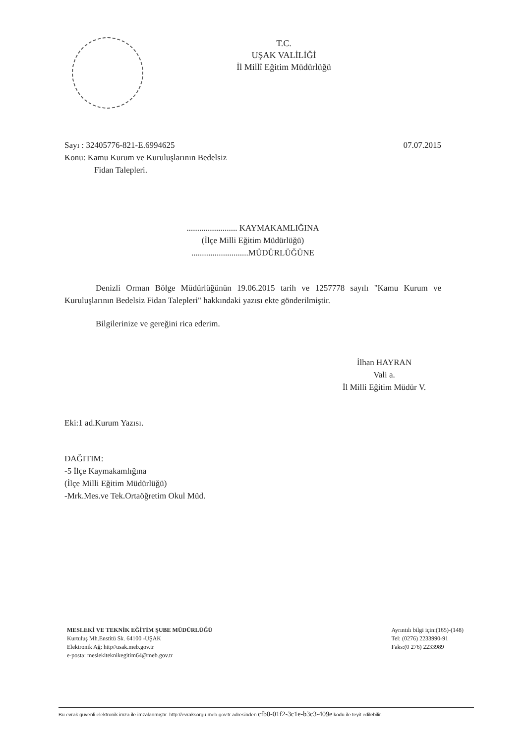T.C.
UŞAK VALİLİĞİ
İl Millî Eğitim Müdürlüğü
Sayı : 32405776-821-E.6994625 07.07.2015
Konu: Kamu Kurum ve Kuruluşlarının Bedelsiz
Fidan Talepleri.
........................ KAYMAKAMLIĞINA
(İlçe Milli Eğitim Müdürlüğü)
...........................MÜDÜRLÜĞÜNE
Denizli Orman Bölge Müdürlüğünün 19.06.2015 tarih ve 1257778 sayılı "Kamu Kurum ve Kuruluşlarının Bedelsiz Fidan Talepleri" hakkındaki yazısı ekte gönderilmiştir.
Bilgilerinize ve gereğini rica ederim.
İlhan HAYRAN
Vali a.
İl Milli Eğitim Müdür V.
Eki:1 ad.Kurum Yazısı.
DAĞITIM:
-5 İlçe Kaymakamlığına
(İlçe Milli Eğitim Müdürlüğü)
-Mrk.Mes.ve Tek.Ortaöğretim Okul Müd.
MESLEKİ VE TEKNİK EĞİTİM ŞUBE MÜDÜRLÜĞÜ
Kurtuluş Mh.Enstitü Sk. 64100 -UŞAK
Elektronik Ağ: http//usak.meb.gov.tr
e-posta: meslekiteknikegitim64@meb.gov.tr
Ayrıntılı bilgi için:(165)-(148)
Tel: (0276) 2233990-91
Faks:(0 276) 2233989
Bu evrak güvenli elektronik imza ile imzalanmıştır. http://evraksorgu.meb.gov.tr adresinden cfb0-01f2-3c1e-b3c3-409e kodu ile teyit edilebilir.